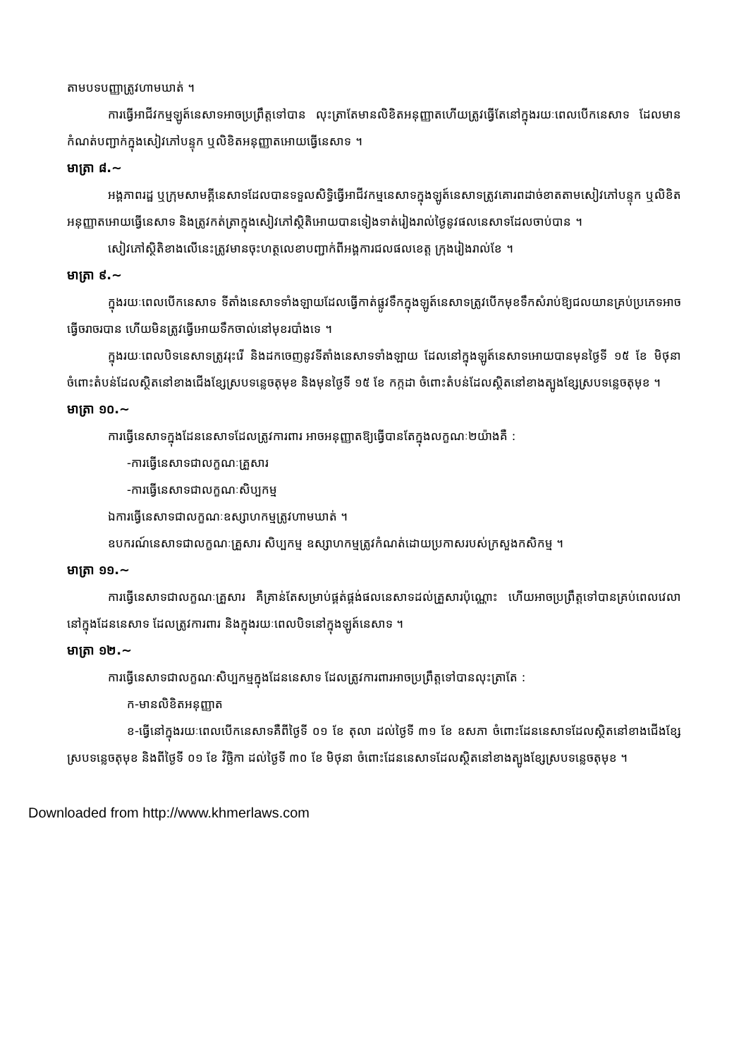តាមបទបញ្ញាត្រូវហាមឃាត់ ។
ការធ្វើអាជីវកម្មឡូត៍នេសាទអាចប្រព្រឹត្តទៅបាន លុះត្រាតែមានលិខិតអនុញ្ញាតហើយត្រូវធ្វើតែនៅក្នុងរយៈពេលបើកនេសាទ ដែលមានកំណត់បញ្ជាក់ក្នុងសៀវភៅបន្ទុក ឬលិខិតអនុញ្ញាតអោយធ្វើនេសាទ ។
មាត្រា ៨.~
អង្គភាពរដ្ឋ ឬក្រុមសាមគ្គីនេសាទដែលបានទទួលសិទ្ធិធ្វើអាជីវកម្មនេសាទក្នុងឡូត៍នេសាទត្រូវគោរពដាច់ខាតតាមសៀវភៅបន្ទុក ឬលិខិតអនុញ្ញាតអោយធ្វើនេសាទ និងត្រូវកត់ត្រាក្នុងសៀវភៅស្ថិតិអោយបានទៀងទាត់រៀងរាល់ថ្ងៃនូវផលនេសាទដែលចាប់បាន ។
សៀវភៅស្ថិតិខាងលើនេះត្រូវមានចុះហត្ថលេខាបញ្ជាក់ពីអង្គការជលផលខេត្ត ក្រុងរៀងរាល់ខែ ។
មាត្រា ៩.~
ក្នុងរយៈពេលបើកនេសាទ ទីតាំងនេសាទទាំងឡាយដែលធ្វើកាត់ផ្លូវទឹកក្នុងឡូត៍នេសាទត្រូវបើកមុខទឹកសំរាប់ឱ្យជលយានគ្រប់ប្រភេទអាចធ្វើចរាចរបាន ហើយមិនត្រូវធ្វើអោយទឹកចាល់នៅមុខរបាំងទេ ។
ក្នុងរយៈពេលបិទនេសាទត្រូវរុះរើ និងដកចេញនូវទីតាំងនេសាទទាំងឡាយ ដែលនៅក្នុងឡូត៍នេសាទអោយបានមុនថ្ងៃទី ១៥ ខែ មិថុនា ចំពោះតំបន់ដែលស្ថិតនៅខាងជើងខ្សែស្របទន្លេចតុមុខ និងមុនថ្ងៃទី ១៥ ខែ កក្កដា ចំពោះតំបន់ដែលស្ថិតនៅខាងត្បូងខ្សែស្របទន្លេចតុមុខ ។
មាត្រា ១០.~
ការធ្វើនេសាទក្នុងដែននេសាទដែលត្រូវការពារ អាចអនុញ្ញាតឱ្យធ្វើបានតែក្នុងលក្ខណៈ២យ៉ាងគឺ :
-ការធ្វើនេសាទជាលក្ខណៈគ្រួសារ
-ការធ្វើនេសាទជាលក្ខណៈសិប្បកម្ម
ឯការធ្វើនេសាទជាលក្ខណៈឧស្សាហកម្មត្រូវហាមឃាត់ ។
ឧបករណ៍នេសាទជាលក្ខណៈគ្រួសារ សិប្បកម្ម ឧស្សាហកម្មត្រូវកំណត់ដោយប្រកាសរបស់ក្រសួងកសិកម្ម ។
មាត្រា ១១.~
ការធ្វើនេសាទជាលក្ខណៈគ្រួសារ គឺគ្រាន់តែសម្រាប់ផ្គត់ផ្គង់ផលនេសាទដល់គ្រួសារប៉ុណ្ណោះ ហើយអាចប្រព្រឹត្តទៅបានគ្រប់ពេលវេលានៅក្នុងដែននេសាទ ដែលត្រូវការពារ និងក្នុងរយៈពេលបិទនៅក្នុងឡូត៍នេសាទ ។
មាត្រា ១២.~
ការធ្វើនេសាទជាលក្ខណៈសិប្បកម្មក្នុងដែននេសាទ ដែលត្រូវការពារអាចប្រព្រឹត្តទៅបានលុះត្រាតែ :
ក-មានលិខិតអនុញ្ញាត
ខ-ធ្វើនៅក្នុងរយៈពេលបើកនេសាទគឺពីថ្ងៃទី ០១ ខែ តុលា ដល់ថ្ងៃទី ៣១ ខែ ឧសភា ចំពោះដែននេសាទដែលស្ថិតនៅខាងជើងខ្សែស្របទន្លេចតុមុខ និងពីថ្ងៃទី ០១ ខែ វិច្ឆិកា ដល់ថ្ងៃទី ៣០ ខែ មិថុនា ចំពោះដែននេសាទដែលស្ថិតនៅខាងត្បូងខ្សែស្របទន្លេចតុមុខ ។
Downloaded from http://www.khmerlaws.com